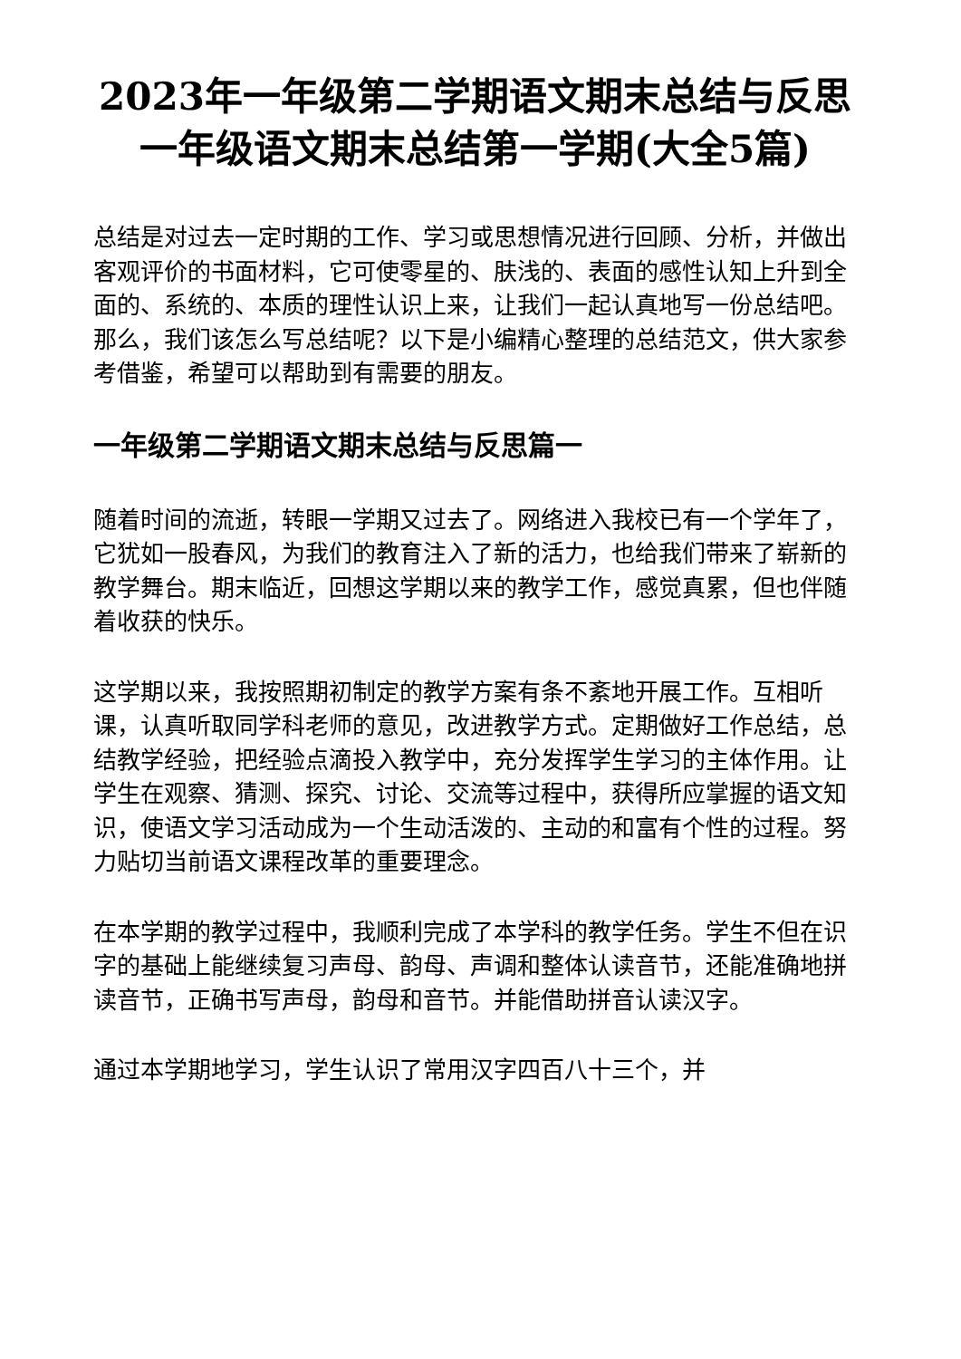2023年一年级第二学期语文期末总结与反思 一年级语文期末总结第一学期(大全5篇)
总结是对过去一定时期的工作、学习或思想情况进行回顾、分析，并做出客观评价的书面材料，它可使零星的、肤浅的、表面的感性认知上升到全面的、系统的、本质的理性认识上来，让我们一起认真地写一份总结吧。那么，我们该怎么写总结呢？以下是小编精心整理的总结范文，供大家参考借鉴，希望可以帮助到有需要的朋友。
一年级第二学期语文期末总结与反思篇一
随着时间的流逝，转眼一学期又过去了。网络进入我校已有一个学年了，它犹如一股春风，为我们的教育注入了新的活力，也给我们带来了崭新的教学舞台。期末临近，回想这学期以来的教学工作，感觉真累，但也伴随着收获的快乐。
这学期以来，我按照期初制定的教学方案有条不紊地开展工作。互相听课，认真听取同学科老师的意见，改进教学方式。定期做好工作总结，总结教学经验，把经验点滴投入教学中，充分发挥学生学习的主体作用。让学生在观察、猜测、探究、讨论、交流等过程中，获得所应掌握的语文知识，使语文学习活动成为一个生动活泼的、主动的和富有个性的过程。努力贴切当前语文课程改革的重要理念。
在本学期的教学过程中，我顺利完成了本学科的教学任务。学生不但在识字的基础上能继续复习声母、韵母、声调和整体认读音节，还能准确地拼读音节，正确书写声母，韵母和音节。并能借助拼音认读汉字。
通过本学期地学习，学生认识了常用汉字四百八十三个，并